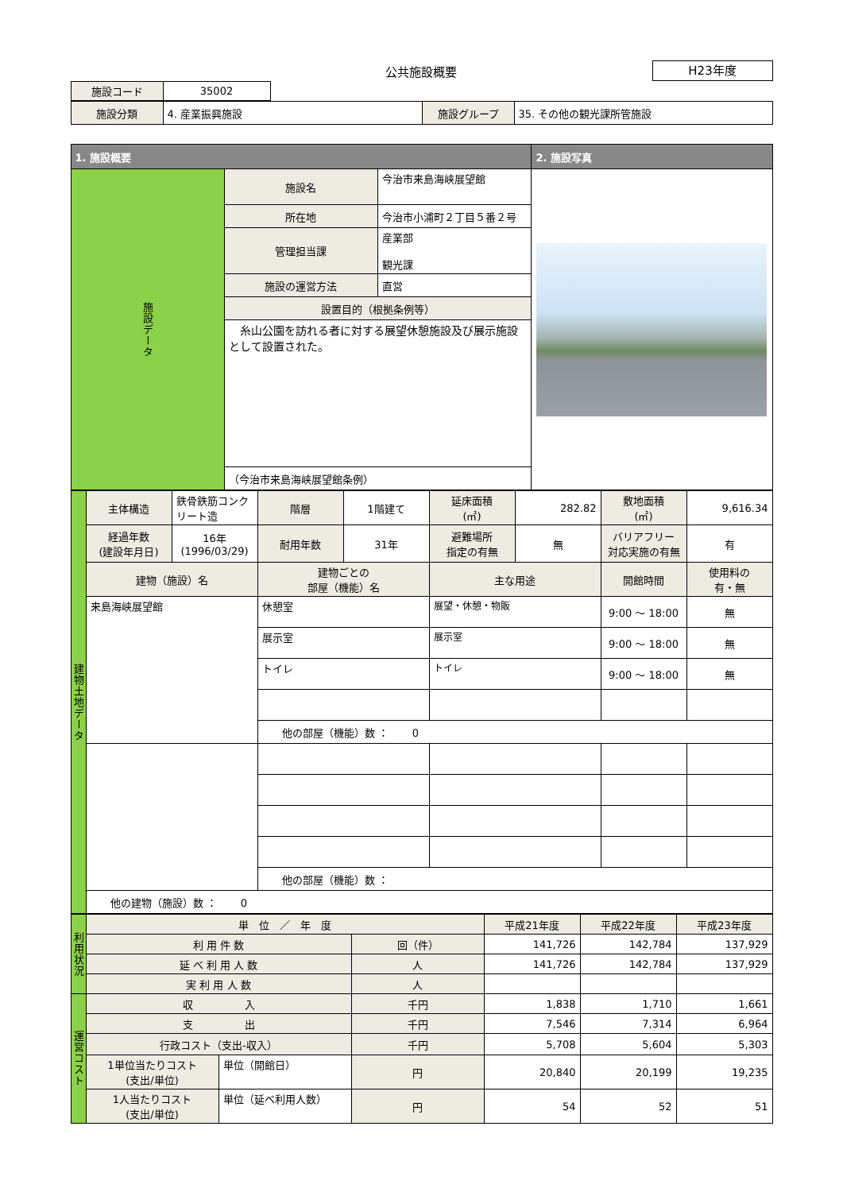公共施設概要
H23年度
| 施設コード | 35002 |
| 施設分類 | 4. 産業振興施設 | 施設グループ | 35. その他の観光課所管施設 |
| 1. 施設概要 | | | 2. 施設写真 |
| 施設データ | 施設名 | 今治市来島海峡展望館 | |
| | 所在地 | 今治市小浦町２丁目５番２号 | |
| | 管理担当課 | 産業部 観光課 | |
| | 施設の運営方法 | 直営 | |
| | 設置目的（根拠条例等） | | |
| | 糸山公園を訪れる者に対する展望休憩施設及び展示施設として設置された。 | | |
| | （今治市来島海峡展望館条例） | | |
| 建物土地データ | 主体構造 | 鉄骨鉄筋コンクリート造 | 階層 | 1階建て | 延床面積 (㎡) | 282.82 | 敷地面積 (㎡) | 9,616.34 |
| | 経過年数 (建設年月日) | 16年 (1996/03/29) | 耐用年数 | 31年 | 避難場所 指定の有無 | 無 | バリアフリー 対応実施の有無 | 有 |
| | 建物（施設）名 | | 建物ごとの 部屋（機能）名 | | 主な用途 | | 開館時間 | 使用料の 有・無 |
| | 来島海峡展望館 | | 休憩室 | | 展望・休憩・物販 | | 9:00 ～ 18:00 | 無 |
| | | | 展示室 | | 展示室 | | 9:00 ～ 18:00 | 無 |
| | | | トイレ | | トイレ | | 9:00 ～ 18:00 | 無 |
| | | | 他の部屋（機能）数 ： 0 | | | | | |
| | | | 他の部屋（機能）数 ： | | | | | |
| | 他の建物（施設）数 ： 0 | | | | | | | |
| 利用状況 | 単 位 ／ 年 度 | | | 平成21年度 | 平成22年度 | 平成23年度 |
| | 利 用 件 数 | | 回（件） | 141,726 | 142,784 | 137,929 |
| | 延 べ 利 用 人 数 | | 人 | 141,726 | 142,784 | 137,929 |
| | 実 利 用 人 数 | | 人 | | | |
| 運営コスト | 収 入 | | 千円 | 1,838 | 1,710 | 1,661 |
| | 支 出 | | 千円 | 7,546 | 7,314 | 6,964 |
| | 行政コスト（支出-収入） | | 千円 | 5,708 | 5,604 | 5,303 |
| | 1単位当たりコスト (支出/単位) | 単位（開館日） | 円 | 20,840 | 20,199 | 19,235 |
| | 1人当たりコスト (支出/単位) | 単位（延べ利用人数） | 円 | 54 | 52 | 51 |